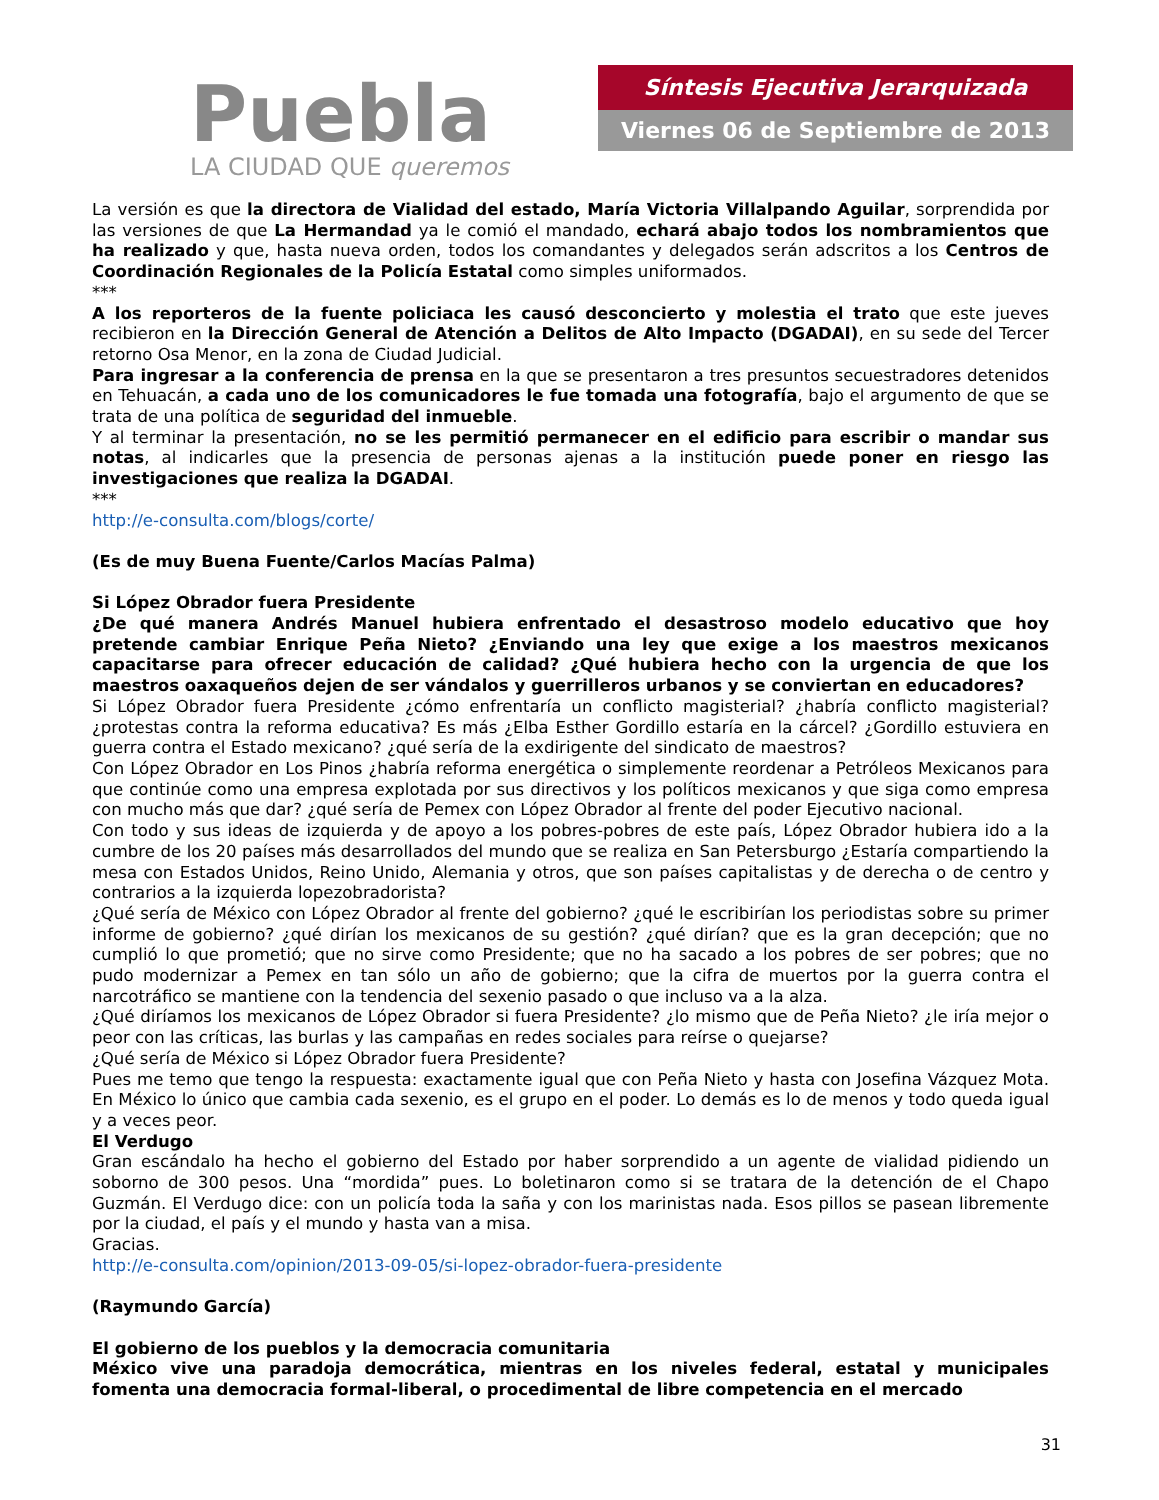Puebla
LA CIUDAD QUE queremos
Síntesis Ejecutiva Jerarquizada
Viernes 06 de Septiembre de 2013
La versión es que la directora de Vialidad del estado, María Victoria Villalpando Aguilar, sorprendida por las versiones de que La Hermandad ya le comió el mandado, echará abajo todos los nombramientos que ha realizado y que, hasta nueva orden, todos los comandantes y delegados serán adscritos a los Centros de Coordinación Regionales de la Policía Estatal como simples uniformados.
***
A los reporteros de la fuente policiaca les causó desconcierto y molestia el trato que este jueves recibieron en la Dirección General de Atención a Delitos de Alto Impacto (DGADAI), en su sede del Tercer retorno Osa Menor, en la zona de Ciudad Judicial.
Para ingresar a la conferencia de prensa en la que se presentaron a tres presuntos secuestradores detenidos en Tehuacán, a cada uno de los comunicadores le fue tomada una fotografía, bajo el argumento de que se trata de una política de seguridad del inmueble.
Y al terminar la presentación, no se les permitió permanecer en el edificio para escribir o mandar sus notas, al indicarles que la presencia de personas ajenas a la institución puede poner en riesgo las investigaciones que realiza la DGADAI.
***
http://e-consulta.com/blogs/corte/
(Es de muy Buena Fuente/Carlos Macías Palma)
Si López Obrador fuera Presidente
¿De qué manera Andrés Manuel hubiera enfrentado el desastroso modelo educativo que hoy pretende cambiar Enrique Peña Nieto? ¿Enviando una ley que exige a los maestros mexicanos capacitarse para ofrecer educación de calidad? ¿Qué hubiera hecho con la urgencia de que los maestros oaxaqueños dejen de ser vándalos y guerrilleros urbanos y se conviertan en educadores?
Si López Obrador fuera Presidente ¿cómo enfrentaría un conflicto magisterial? ¿habría conflicto magisterial? ¿protestas contra la reforma educativa? Es más ¿Elba Esther Gordillo estaría en la cárcel? ¿Gordillo estuviera en guerra contra el Estado mexicano? ¿qué sería de la exdirigente del sindicato de maestros?
Con López Obrador en Los Pinos ¿habría reforma energética o simplemente reordenar a Petróleos Mexicanos para que continúe como una empresa explotada por sus directivos y los políticos mexicanos y que siga como empresa con mucho más que dar? ¿qué sería de Pemex con López Obrador al frente del poder Ejecutivo nacional.
Con todo y sus ideas de izquierda y de apoyo a los pobres-pobres de este país, López Obrador hubiera ido a la cumbre de los 20 países más desarrollados del mundo que se realiza en San Petersburgo ¿Estaría compartiendo la mesa con Estados Unidos, Reino Unido, Alemania y otros, que son países capitalistas y de derecha o de centro y contrarios a la izquierda lopezobradorista?
¿Qué sería de México con López Obrador al frente del gobierno? ¿qué le escribirían los periodistas sobre su primer informe de gobierno? ¿qué dirían los mexicanos de su gestión? ¿qué dirían? que es la gran decepción; que no cumplió lo que prometió; que no sirve como Presidente; que no ha sacado a los pobres de ser pobres; que no pudo modernizar a Pemex en tan sólo un año de gobierno; que la cifra de muertos por la guerra contra el narcotráfico se mantiene con la tendencia del sexenio pasado o que incluso va a la alza.
¿Qué diríamos los mexicanos de López Obrador si fuera Presidente? ¿lo mismo que de Peña Nieto? ¿le iría mejor o peor con las críticas, las burlas y las campañas en redes sociales para reírse o quejarse?
¿Qué sería de México si López Obrador fuera Presidente?
Pues me temo que tengo la respuesta: exactamente igual que con Peña Nieto y hasta con Josefina Vázquez Mota. En México lo único que cambia cada sexenio, es el grupo en el poder. Lo demás es lo de menos y todo queda igual y a veces peor.
El Verdugo
Gran escándalo ha hecho el gobierno del Estado por haber sorprendido a un agente de vialidad pidiendo un soborno de 300 pesos. Una “mordida” pues. Lo boletinaron como si se tratara de la detención de el Chapo Guzmán. El Verdugo dice: con un policía toda la saña y con los marinistas nada. Esos pillos se pasean libremente por la ciudad, el país y el mundo y hasta van a misa.
Gracias.
http://e-consulta.com/opinion/2013-09-05/si-lopez-obrador-fuera-presidente
(Raymundo García)
El gobierno de los pueblos y la democracia comunitaria
México vive una paradoja democrática, mientras en los niveles federal, estatal y municipales fomenta una democracia formal-liberal, o procedimental de libre competencia en el mercado
31